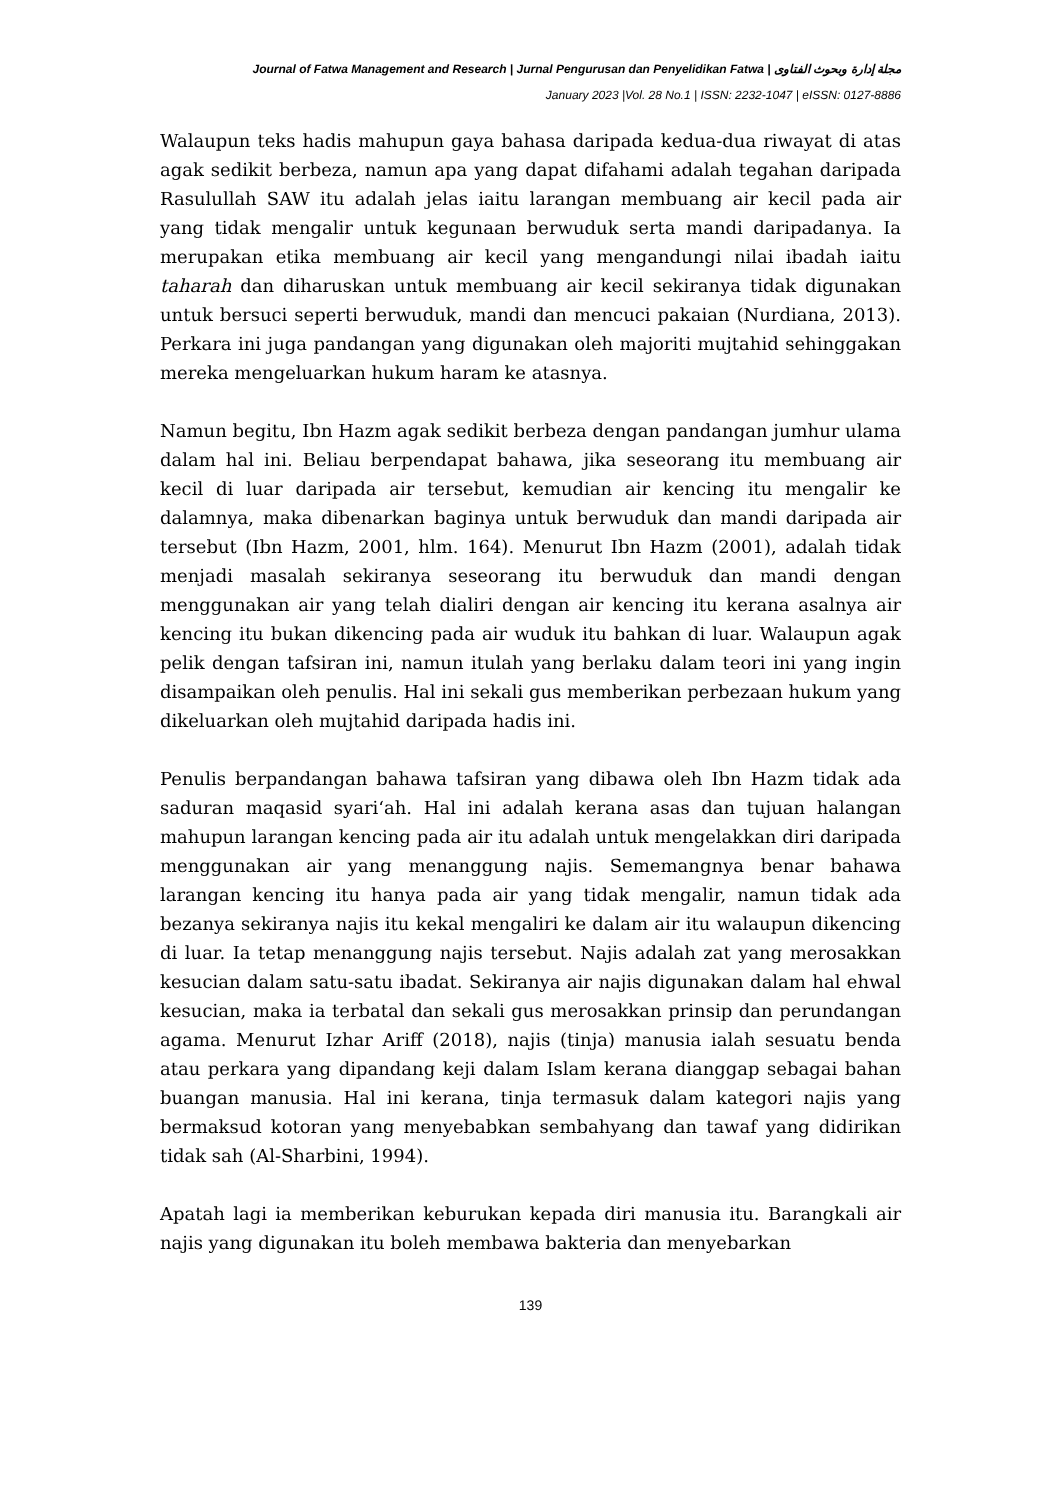Journal of Fatwa Management and Research | Jurnal Pengurusan dan Penyelidikan Fatwa | مجلة إدارة وبحوث الفتاوى
January 2023 |Vol. 28 No.1 | ISSN: 2232-1047 | eISSN: 0127-8886
Walaupun teks hadis mahupun gaya bahasa daripada kedua-dua riwayat di atas agak sedikit berbeza, namun apa yang dapat difahami adalah tegahan daripada Rasulullah SAW itu adalah jelas iaitu larangan membuang air kecil pada air yang tidak mengalir untuk kegunaan berwuduk serta mandi daripadanya. Ia merupakan etika membuang air kecil yang mengandungi nilai ibadah iaitu taharah dan diharuskan untuk membuang air kecil sekiranya tidak digunakan untuk bersuci seperti berwuduk, mandi dan mencuci pakaian (Nurdiana, 2013). Perkara ini juga pandangan yang digunakan oleh majoriti mujtahid sehinggakan mereka mengeluarkan hukum haram ke atasnya.
Namun begitu, Ibn Hazm agak sedikit berbeza dengan pandangan jumhur ulama dalam hal ini. Beliau berpendapat bahawa, jika seseorang itu membuang air kecil di luar daripada air tersebut, kemudian air kencing itu mengalir ke dalamnya, maka dibenarkan baginya untuk berwuduk dan mandi daripada air tersebut (Ibn Hazm, 2001, hlm. 164). Menurut Ibn Hazm (2001), adalah tidak menjadi masalah sekiranya seseorang itu berwuduk dan mandi dengan menggunakan air yang telah dialiri dengan air kencing itu kerana asalnya air kencing itu bukan dikencing pada air wuduk itu bahkan di luar. Walaupun agak pelik dengan tafsiran ini, namun itulah yang berlaku dalam teori ini yang ingin disampaikan oleh penulis. Hal ini sekali gus memberikan perbezaan hukum yang dikeluarkan oleh mujtahid daripada hadis ini.
Penulis berpandangan bahawa tafsiran yang dibawa oleh Ibn Hazm tidak ada saduran maqasid syari‘ah. Hal ini adalah kerana asas dan tujuan halangan mahupun larangan kencing pada air itu adalah untuk mengelakkan diri daripada menggunakan air yang menanggung najis. Sememangnya benar bahawa larangan kencing itu hanya pada air yang tidak mengalir, namun tidak ada bezanya sekiranya najis itu kekal mengaliri ke dalam air itu walaupun dikencing di luar. Ia tetap menanggung najis tersebut. Najis adalah zat yang merosakkan kesucian dalam satu-satu ibadat. Sekiranya air najis digunakan dalam hal ehwal kesucian, maka ia terbatal dan sekali gus merosakkan prinsip dan perundangan agama. Menurut Izhar Ariff (2018), najis (tinja) manusia ialah sesuatu benda atau perkara yang dipandang keji dalam Islam kerana dianggap sebagai bahan buangan manusia. Hal ini kerana, tinja termasuk dalam kategori najis yang bermaksud kotoran yang menyebabkan sembahyang dan tawaf yang didirikan tidak sah (Al-Sharbini, 1994).
Apatah lagi ia memberikan keburukan kepada diri manusia itu. Barangkali air najis yang digunakan itu boleh membawa bakteria dan menyebarkan
139